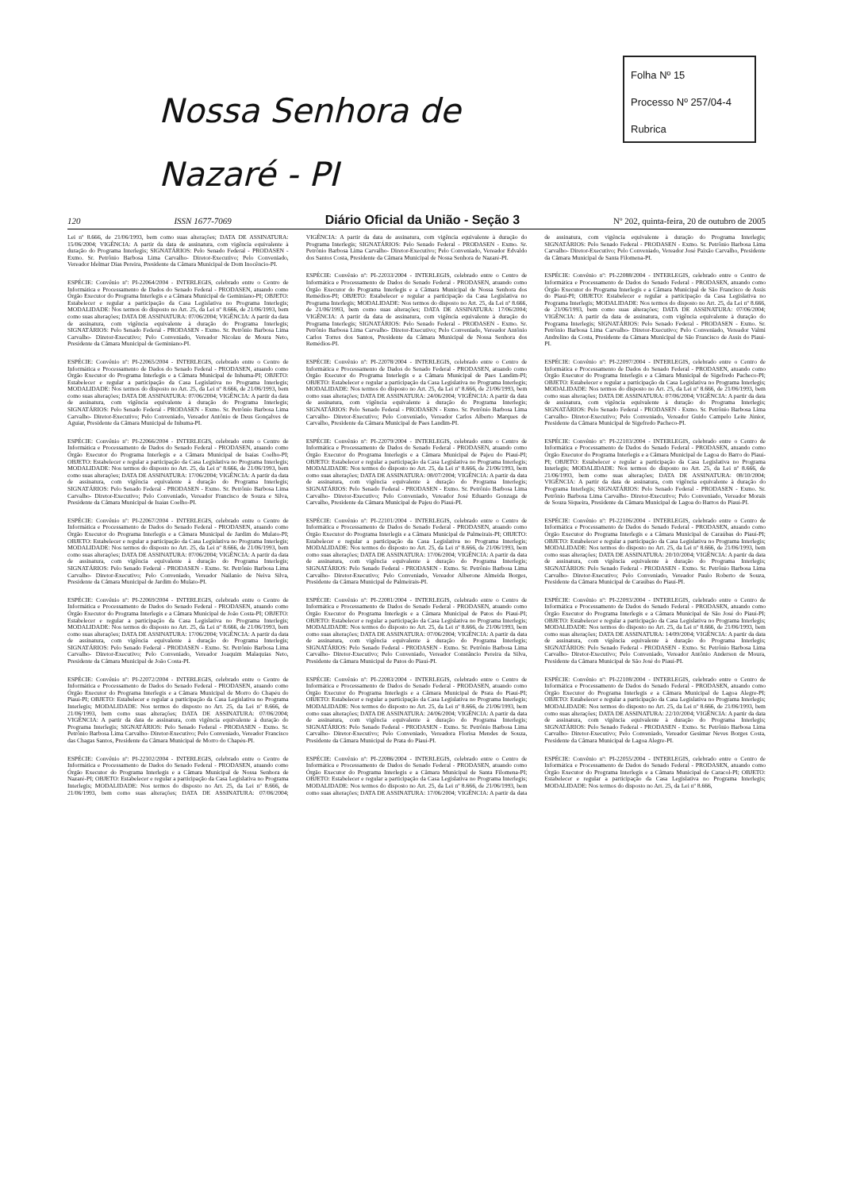Folha Nº 15
Processo Nº 257/04-4
Rubrica
Nossa Senhora de
Nazaré - PI
120 ISSN 1677-7069 Diário Oficial da União - Seção 3 Nº 202, quinta-feira, 20 de outubro de 2005
Lei nº 8.666, de 21/06/1993, bem como suas alterações; DATA DE ASSINATURA: 15/06/2004; VIGÊNCIA: A partir da data de assinatura, com vigência equivalente à duração do Programa Interlegis; SIGNATÁRIOS: Pelo Senado Federal - PRODASEN - Exmo. Sr. Petrônio Barbosa Lima Carvalho- Diretor-Executivo; Pelo Conveniado, Vereador Idelmar Dias Pereira, Presidente da Câmara Municipal de Dom Inocêncio-PI.
ESPÉCIE: Convênio nº: PI-22064/2004 - INTERLEGIS, celebrado entre o Centro de Informática e Processamento de Dados do Senado Federal - PRODASEN, atuando como Órgão Executor do Programa Interlegis e a Câmara Municipal de Geminiano-PI; OBJETO: Estabelecer e regular a participação da Casa Legislativa no Programa Interlegis; MODALIDADE: Nos termos do disposto no Art. 25, da Lei nº 8.666, de 21/06/1993, bem como suas alterações; DATA DE ASSINATURA: 07/06/2004; VIGÊNCIA: A partir da data de assinatura, com vigência equivalente à duração do Programa Interlegis; SIGNATÁRIOS: Pelo Senado Federal - PRODASEN - Exmo. Sr. Petrônio Barbosa Lima Carvalho- Diretor-Executivo; Pelo Conveniado, Vereador Nicolau de Moura Neto, Presidente da Câmara Municipal de Geminiano-PI.
ESPÉCIE: Convênio nº: PI-22065/2004 - INTERLEGIS, celebrado entre o Centro de Informática e Processamento de Dados do Senado Federal - PRODASEN, atuando como Órgão Executor do Programa Interlegis e a Câmara Municipal de Inhuma-PI; OBJETO: Estabelecer e regular a participação da Casa Legislativa no Programa Interlegis; MODALIDADE: Nos termos do disposto no Art. 25, da Lei nº 8.666, de 21/06/1993, bem como suas alterações; DATA DE ASSINATURA: 07/06/2004; VIGÊNCIA: A partir da data de assinatura, com vigência equivalente à duração do Programa Interlegis; SIGNATÁRIOS: Pelo Senado Federal - PRODASEN - Exmo. Sr. Petrônio Barbosa Lima Carvalho- Diretor-Executivo; Pelo Conveniado, Vereador Antônio de Deus Gonçalves de Aguiar, Presidente da Câmara Municipal de Inhuma-PI.
ESPÉCIE: Convênio nº: PI-22066/2004 - INTERLEGIS, celebrado entre o Centro de Informática e Processamento de Dados do Senado Federal - PRODASEN, atuando como Órgão Executor do Programa Interlegis e a Câmara Municipal de Isaías Coelho-PI; OBJETO: Estabelecer e regular a participação da Casa Legislativa no Programa Interlegis; MODALIDADE: Nos termos do disposto no Art. 25, da Lei nº 8.666, de 21/06/1993, bem como suas alterações; DATA DE ASSINATURA: 17/06/2004; VIGÊNCIA: A partir da data de assinatura, com vigência equivalente à duração do Programa Interlegis; SIGNATÁRIOS: Pelo Senado Federal - PRODASEN - Exmo. Sr. Petrônio Barbosa Lima Carvalho- Diretor-Executivo; Pelo Conveniado, Vereador Francisco de Souza e Silva, Presidente da Câmara Municipal de Isaías Coelho-PI.
ESPÉCIE: Convênio nº: PI-22067/2004 - INTERLEGIS, celebrado entre o Centro de Informática e Processamento de Dados do Senado Federal - PRODASEN, atuando como Órgão Executor do Programa Interlegis e a Câmara Municipal de Jardim do Mulato-PI; OBJETO: Estabelecer e regular a participação da Casa Legislativa no Programa Interlegis; MODALIDADE: Nos termos do disposto no Art. 25, da Lei nº 8.666, de 21/06/1993, bem como suas alterações; DATA DE ASSINATURA: 07/06/2004; VIGÊNCIA: A partir da data de assinatura, com vigência equivalente à duração do Programa Interlegis; SIGNATÁRIOS: Pelo Senado Federal - PRODASEN - Exmo. Sr. Petrônio Barbosa Lima Carvalho- Diretor-Executivo; Pelo Conveniado, Vereador Nailanio de Neiva Silva, Presidente da Câmara Municipal de Jardim do Mulato-PI.
ESPÉCIE: Convênio nº: PI-22069/2004 - INTERLEGIS, celebrado entre o Centro de Informática e Processamento de Dados do Senado Federal - PRODASEN, atuando como Órgão Executor do Programa Interlegis e a Câmara Municipal de João Costa-PI; OBJETO: Estabelecer e regular a participação da Casa Legislativa no Programa Interlegis; MODALIDADE: Nos termos do disposto no Art. 25, da Lei nº 8.666, de 21/06/1993, bem como suas alterações; DATA DE ASSINATURA: 17/06/2004; VIGÊNCIA: A partir da data de assinatura, com vigência equivalente à duração do Programa Interlegis; SIGNATÁRIOS: Pelo Senado Federal - PRODASEN - Exmo. Sr. Petrônio Barbosa Lima Carvalho- Diretor-Executivo; Pelo Conveniado, Vereador Joaquim Malaquias Neto, Presidente da Câmara Municipal de João Costa-PI.
ESPÉCIE: Convênio nº: PI-22072/2004 - INTERLEGIS, celebrado entre o Centro de Informática e Processamento de Dados do Senado Federal - PRODASEN, atuando como Órgão Executor do Programa Interlegis e a Câmara Municipal de Morro do Chapéu do Piauí-PI; OBJETO: Estabelecer e regular a participação da Casa Legislativa no Programa Interlegis; MODALIDADE: Nos termos do disposto no Art. 25, da Lei nº 8.666, de 21/06/1993, bem como suas alterações; DATA DE ASSINATURA: 07/06/2004; VIGÊNCIA: A partir da data de assinatura, com vigência equivalente à duração do Programa Interlegis; SIGNATÁRIOS: Pelo Senado Federal - PRODASEN - Exmo. Sr. Petrônio Barbosa Lima Carvalho- Diretor-Executivo; Pelo Conveniado, Vereador Francisco das Chagas Santos, Presidente da Câmara Municipal de Morro do Chapéu-PI.
ESPÉCIE: Convênio nº: PI-22102/2004 - INTERLEGIS, celebrado entre o Centro de Informática e Processamento de Dados do Senado Federal - PRODASEN, atuando como Órgão Executor do Programa Interlegis e a Câmara Municipal de Nossa Senhora de Nazaré-PI; OBJETO: Estabelecer e regular a participação da Casa Legislativa no Programa Interlegis; MODALIDADE: Nos termos do disposto no Art. 25, da Lei nº 8.666, de 21/06/1993, bem como suas alterações; DATA DE ASSINATURA: 07/06/2004; VIGÊNCIA: A partir da data de assinatura, com vigência equivalente à duração do Programa Interlegis; SIGNATÁRIOS: Pelo Senado Federal - PRODASEN - Exmo. Sr. Petrônio Barbosa Lima Carvalho- Diretor-Executivo; Pelo Conveniado, Vereador Edvaldo dos Santos Costa, Presidente da Câmara Municipal de Nossa Senhora de Nazaré-PI.
ESPÉCIE: Convênio nº: PI-22033/2004 - INTERLEGIS, celebrado entre o Centro de Informática e Processamento de Dados do Senado Federal - PRODASEN, atuando como Órgão Executor do Programa Interlegis e a Câmara Municipal de Nossa Senhora dos Remédios-PI; OBJETO: Estabelecer e regular a participação da Casa Legislativa no Programa Interlegis; MODALIDADE: Nos termos do disposto no Art. 25, da Lei nº 8.666, de 21/06/1993, bem como suas alterações; DATA DE ASSINATURA: 17/06/2004; VIGÊNCIA: A partir da data de assinatura, com vigência equivalente à duração do Programa Interlegis; SIGNATÁRIOS: Pelo Senado Federal - PRODASEN - Exmo. Sr. Petrônio Barbosa Lima Carvalho- Diretor-Executivo; Pelo Conveniado, Vereador Antônio Carlos Torres dos Santos, Presidente da Câmara Municipal de Nossa Senhora dos Remédios-PI.
ESPÉCIE: Convênio nº: PI-22078/2004 - INTERLEGIS, celebrado entre o Centro de Informática e Processamento de Dados do Senado Federal - PRODASEN, atuando como Órgão Executor do Programa Interlegis e a Câmara Municipal de Paes Landim-PI; OBJETO: Estabelecer e regular a participação da Casa Legislativa no Programa Interlegis; MODALIDADE: Nos termos do disposto no Art. 25, da Lei nº 8.666, de 21/06/1993, bem como suas alterações; DATA DE ASSINATURA: 24/06/2004; VIGÊNCIA: A partir da data de assinatura, com vigência equivalente à duração do Programa Interlegis; SIGNATÁRIOS: Pelo Senado Federal - PRODASEN - Exmo. Sr. Petrônio Barbosa Lima Carvalho- Diretor-Executivo; Pelo Conveniado, Vereador Carlos Alberto Marques de Carvalho, Presidente da Câmara Municipal de Paes Landim-PI.
ESPÉCIE: Convênio nº: PI-22079/2004 - INTERLEGIS, celebrado entre o Centro de Informática e Processamento de Dados do Senado Federal - PRODASEN, atuando como Órgão Executor do Programa Interlegis e a Câmara Municipal de Pajeu do Piauí-PI; OBJETO: Estabelecer e regular a participação da Casa Legislativa no Programa Interlegis; MODALIDADE: Nos termos do disposto no Art. 25, da Lei nº 8.666, de 21/06/1993, bem como suas alterações; DATA DE ASSINATURA: 08/07/2004; VIGÊNCIA: A partir da data de assinatura, com vigência equivalente à duração do Programa Interlegis; SIGNATÁRIOS: Pelo Senado Federal - PRODASEN - Exmo. Sr. Petrônio Barbosa Lima Carvalho- Diretor-Executivo; Pelo Conveniado, Vereador José Eduardo Gonzaga de Carvalho, Presidente da Câmara Municipal de Pajeu do Piauí-PI.
ESPÉCIE: Convênio nº: PI-22101/2004 - INTERLEGIS, celebrado entre o Centro de Informática e Processamento de Dados do Senado Federal - PRODASEN, atuando como Órgão Executor do Programa Interlegis e a Câmara Municipal de Palmeirais-PI; OBJETO: Estabelecer e regular a participação da Casa Legislativa no Programa Interlegis; MODALIDADE: Nos termos do disposto no Art. 25, da Lei nº 8.666, de 21/06/1993, bem como suas alterações; DATA DE ASSINATURA: 17/06/2004; VIGÊNCIA: A partir da data de assinatura, com vigência equivalente à duração do Programa Interlegis; SIGNATÁRIOS: Pelo Senado Federal - PRODASEN - Exmo. Sr. Petrônio Barbosa Lima Carvalho- Diretor-Executivo; Pelo Conveniado, Vereador Alberone Almeida Borges, Presidente da Câmara Municipal de Palmeirais-PI.
ESPÉCIE: Convênio nº: PI-22081/2004 - INTERLEGIS, celebrado entre o Centro de Informática e Processamento de Dados do Senado Federal - PRODASEN, atuando como Órgão Executor do Programa Interlegis e a Câmara Municipal de Patos do Piauí-PI; OBJETO: Estabelecer e regular a participação da Casa Legislativa no Programa Interlegis; MODALIDADE: Nos termos do disposto no Art. 25, da Lei nº 8.666, de 21/06/1993, bem como suas alterações; DATA DE ASSINATURA: 07/06/2004; VIGÊNCIA: A partir da data de assinatura, com vigência equivalente à duração do Programa Interlegis; SIGNATÁRIOS: Pelo Senado Federal - PRODASEN - Exmo. Sr. Petrônio Barbosa Lima Carvalho- Diretor-Executivo; Pelo Conveniado, Vereador Constâncio Pereira da Silva, Presidente da Câmara Municipal de Patos do Piauí-PI.
ESPÉCIE: Convênio nº: PI-22083/2004 - INTERLEGIS, celebrado entre o Centro de Informática e Processamento de Dados do Senado Federal - PRODASEN, atuando como Órgão Executor do Programa Interlegis e a Câmara Municipal de Prata do Piauí-PI; OBJETO: Estabelecer e regular a participação da Casa Legislativa no Programa Interlegis; MODALIDADE: Nos termos do disposto no Art. 25, da Lei nº 8.666, de 21/06/1993, bem como suas alterações; DATA DE ASSINATURA: 24/06/2004; VIGÊNCIA: A partir da data de assinatura, com vigência equivalente à duração do Programa Interlegis; SIGNATÁRIOS: Pelo Senado Federal - PRODASEN - Exmo. Sr. Petrônio Barbosa Lima Carvalho- Diretor-Executivo; Pelo Conveniado, Vereadora Florisa Mendes de Souza, Presidente da Câmara Municipal de Prata do Piauí-PI.
ESPÉCIE: Convênio nº: PI-22086/2004 - INTERLEGIS, celebrado entre o Centro de Informática e Processamento de Dados do Senado Federal - PRODASEN, atuando como Órgão Executor do Programa Interlegis e a Câmara Municipal de Santa Filomena-PI; OBJETO: Estabelecer e regular a participação da Casa Legislativa no Programa Interlegis; MODALIDADE: Nos termos do disposto no Art. 25, da Lei nº 8.666, de 21/06/1993, bem como suas alterações; DATA DE ASSINATURA: 17/06/2004; VIGÊNCIA: A partir da data de assinatura, com vigência equivalente à duração do Programa Interlegis; SIGNATÁRIOS: Pelo Senado Federal - PRODASEN - Exmo. Sr. Petrônio Barbosa Lima Carvalho- Diretor-Executivo; Pelo Conveniado, Vereador José Paixão Carvalho, Presidente da Câmara Municipal de Santa Filomena-PI.
ESPÉCIE: Convênio nº: PI-22088/2004 - INTERLEGIS, celebrado entre o Centro de Informática e Processamento de Dados do Senado Federal - PRODASEN, atuando como Órgão Executor do Programa Interlegis e a Câmara Municipal de São Francisco de Assis do Piauí-PI; OBJETO: Estabelecer e regular a participação da Casa Legislativa no Programa Interlegis; MODALIDADE: Nos termos do disposto no Art. 25, da Lei nº 8.666, de 21/06/1993, bem como suas alterações; DATA DE ASSINATURA: 07/06/2004; VIGÊNCIA: A partir da data de assinatura, com vigência equivalente à duração do Programa Interlegis; SIGNATÁRIOS: Pelo Senado Federal - PRODASEN - Exmo. Sr. Petrônio Barbosa Lima Carvalho- Diretor-Executivo; Pelo Conveniado, Vereador Valmi Andrelino da Costa, Presidente da Câmara Municipal de São Francisco de Assis do Piauí-PI.
ESPÉCIE: Convênio nº: PI-22097/2004 - INTERLEGIS, celebrado entre o Centro de Informática e Processamento de Dados do Senado Federal - PRODASEN, atuando como Órgão Executor do Programa Interlegis e a Câmara Municipal de Sigefredo Pacheco-PI; OBJETO: Estabelecer e regular a participação da Casa Legislativa no Programa Interlegis; MODALIDADE: Nos termos do disposto no Art. 25, da Lei nº 8.666, de 21/06/1993, bem como suas alterações; DATA DE ASSINATURA: 07/06/2004; VIGÊNCIA: A partir da data de assinatura, com vigência equivalente à duração do Programa Interlegis; SIGNATÁRIOS: Pelo Senado Federal - PRODASEN - Exmo. Sr. Petrônio Barbosa Lima Carvalho- Diretor-Executivo; Pelo Conveniado, Vereador Guido Campelo Leite Júnior, Presidente da Câmara Municipal de Sigefredo Pacheco-PI.
ESPÉCIE: Convênio nº: PI-22103/2004 - INTERLEGIS, celebrado entre o Centro de Informática e Processamento de Dados do Senado Federal - PRODASEN, atuando como Órgão Executor do Programa Interlegis e a Câmara Municipal de Lagoa do Barro do Piauí-PI; OBJETO: Estabelecer e regular a participação da Casa Legislativa no Programa Interlegis; MODALIDADE: Nos termos do disposto no Art. 25, da Lei nº 8.666, de 21/06/1993, bem como suas alterações; DATA DE ASSINATURA: 08/10/2004; VIGÊNCIA: A partir da data de assinatura, com vigência equivalente à duração do Programa Interlegis; SIGNATÁRIOS: Pelo Senado Federal - PRODASEN - Exmo. Sr. Petrônio Barbosa Lima Carvalho- Diretor-Executivo; Pelo Conveniado, Vereador Morais de Souza Siqueira, Presidente da Câmara Municipal de Lagoa do Barros do Piauí-PI.
ESPÉCIE: Convênio nº: PI-22106/2004 - INTERLEGIS, celebrado entre o Centro de Informática e Processamento de Dados do Senado Federal - PRODASEN, atuando como Órgão Executor do Programa Interlegis e a Câmara Municipal de Caraúbas do Piauí-PI; OBJETO: Estabelecer e regular a participação da Casa Legislativa no Programa Interlegis; MODALIDADE: Nos termos do disposto no Art. 25, da Lei nº 8.666, de 21/06/1993, bem como suas alterações; DATA DE ASSINATURA: 20/10/2004; VIGÊNCIA: A partir da data de assinatura, com vigência equivalente à duração do Programa Interlegis; SIGNATÁRIOS: Pelo Senado Federal - PRODASEN - Exmo. Sr. Petrônio Barbosa Lima Carvalho- Diretor-Executivo; Pelo Conveniado, Vereador Paulo Roberto de Souza, Presidente da Câmara Municipal de Caraúbas do Piauí-PI.
ESPÉCIE: Convênio nº: PI-22093/2004 - INTERLEGIS, celebrado entre o Centro de Informática e Processamento de Dados do Senado Federal - PRODASEN, atuando como Órgão Executor do Programa Interlegis e a Câmara Municipal de São José do Piauí-PI; OBJETO: Estabelecer e regular a participação da Casa Legislativa no Programa Interlegis; MODALIDADE: Nos termos do disposto no Art. 25, da Lei nº 8.666, de 21/06/1993, bem como suas alterações; DATA DE ASSINATURA: 14/09/2004; VIGÊNCIA: A partir da data de assinatura, com vigência equivalente à duração do Programa Interlegis; SIGNATÁRIOS: Pelo Senado Federal - PRODASEN - Exmo. Sr. Petrônio Barbosa Lima Carvalho- Diretor-Executivo; Pelo Conveniado, Vereador Antônio Anderson de Moura, Presidente da Câmara Municipal de São José do Piauí-PI.
ESPÉCIE: Convênio nº: PI-22108/2004 - INTERLEGIS, celebrado entre o Centro de Informática e Processamento de Dados do Senado Federal - PRODASEN, atuando como Órgão Executor do Programa Interlegis e a Câmara Municipal de Lagoa Alegre-PI; OBJETO: Estabelecer e regular a participação da Casa Legislativa no Programa Interlegis; MODALIDADE: Nos termos do disposto no Art. 25, da Lei nº 8.666, de 21/06/1993, bem como suas alterações; DATA DE ASSINATURA: 22/10/2004; VIGÊNCIA: A partir da data de assinatura, com vigência equivalente à duração do Programa Interlegis; SIGNATÁRIOS: Pelo Senado Federal - PRODASEN - Exmo. Sr. Petrônio Barbosa Lima Carvalho- Diretor-Executivo; Pelo Conveniado, Vereador Gesimar Neves Borges Costa, Presidente da Câmara Municipal de Lagoa Alegre-PI.
ESPÉCIE: Convênio nº: PI-22055/2004 - INTERLEGIS, celebrado entre o Centro de Informática e Processamento de Dados do Senado Federal - PRODASEN, atuando como Órgão Executor do Programa Interlegis e a Câmara Municipal de Caracol-PI; OBJETO: Estabelecer e regular a participação da Casa Legislativa no Programa Interlegis; MODALIDADE: Nos termos do disposto no Art. 25, da Lei nº 8.666,